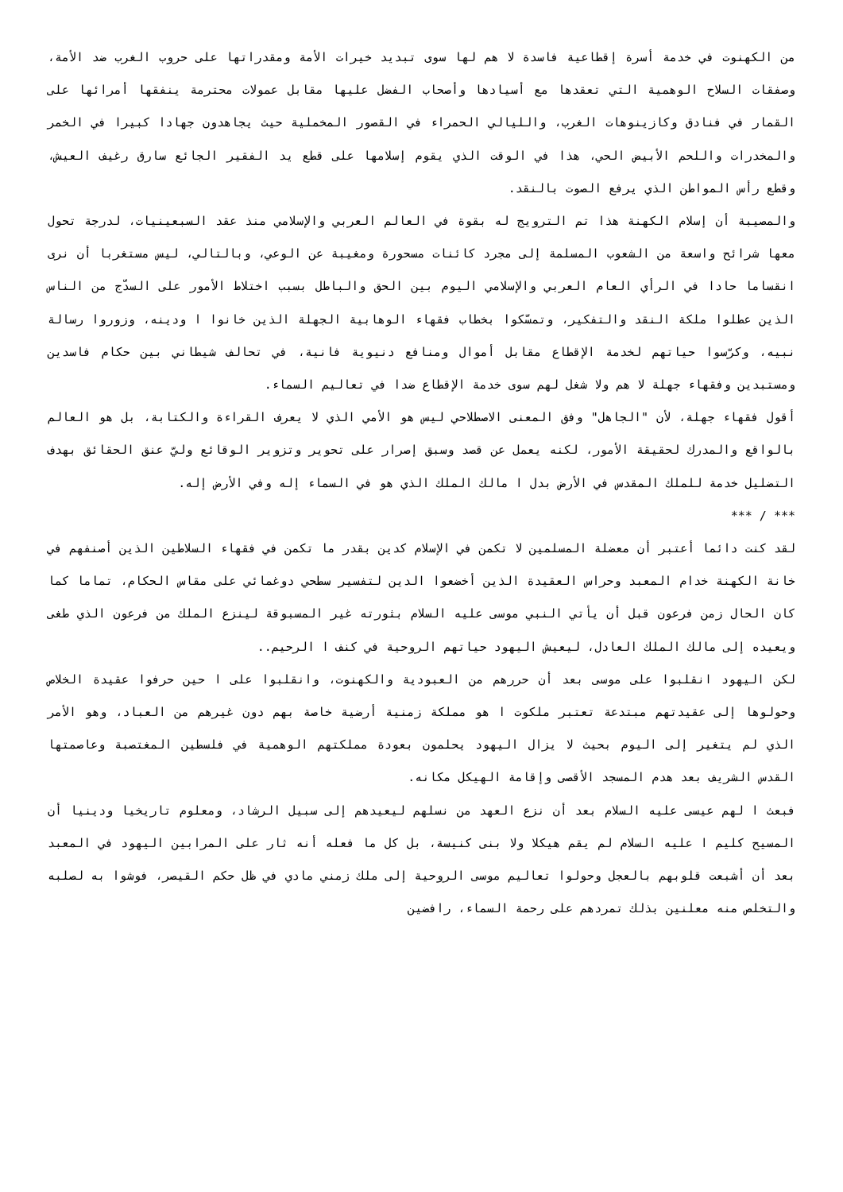من الكهنوت في خدمة أسرة إقطاعية فاسدة لا هم لها سوى تبديد خيرات الأمة ومقدراتها على حروب الغرب ضد الأمة، وصفقات السلاح الوهمية التي تعقدها مع أسيادها وأصحاب الفضل عليها مقابل عمولات محترمة ينفقها أمرائها على القمار في فنادق وكازينوهات الغرب، والليالي الحمراء في القصور المخملية حيث يجاهدون جهادا كبيرا في الخمر والمخدرات واللحم الأبيض الحي، هذا في الوقت الذي يقوم إسلامها على قطع يد الفقير الجائع سارق رغيف العيش، وقطع رأس المواطن الذي يرفع الصوت بالنقد.
والمصيبة أن إسلام الكهنة هذا تم الترويج له بقوة في العالم العربي والإسلامي منذ عقد السبعينيات، لدرجة تحول معها شرائح واسعة من الشعوب المسلمة إلى مجرد كائنات مسحورة ومغيبة عن الوعي، وبالتالي، ليس مستغربا أن نرى انقساما حادا في الرأي العام العربي والإسلامي اليوم بين الحق والباطل بسبب اختلاط الأمور على السدّج من الناس الذين عطلوا ملكة النقد والتفكير، وتمسّكوا بخطاب فقهاء الوهابية الجهلة الذين خانوا ا ودينه، وزوروا رسالة نبيه، وكرّسوا حياتهم لخدمة الإقطاع مقابل أموال ومنافع دنيوية فانية، في تحالف شيطاني بين حكام فاسدين ومستبدين وفقهاء جهلة لا هم ولا شغل لهم سوى خدمة الإقطاع ضدا في تعاليم السماء.
أقول فقهاء جهلة، لأن "الجاهل" وفق المعنى الاصطلاحي ليس هو الأمي الذي لا يعرف القراءة والكتابة، بل هو العالم بالواقع والمدرك لحقيقة الأمور، لكنه يعمل عن قصد وسبق إصرار على تحوير وتزوير الوقائع وليّ عنق الحقائق بهدف التضليل خدمة للملك المقدس في الأرض بدل ا مالك الملك الذي هو في السماء إله وفي الأرض إله.
*** / ***
لقد كنت دائما أعتبر أن معضلة المسلمين لا تكمن في الإسلام كدين بقدر ما تكمن في فقهاء السلاطين الذين أصنفهم في خانة الكهنة خدام المعبد وحراس العقيدة الذين أخضعوا الدين لتفسير سطحي دوغمائي على مقاس الحكام، تماما كما كان الحال زمن فرعون قبل أن يأتي النبي موسى عليه السلام بثورته غير المسبوقة لينزع الملك من فرعون الذي طغى ويعيده إلى مالك الملك العادل، ليعيش اليهود حياتهم الروحية في كنف ا الرحيم..
لكن اليهود انقلبوا على موسى بعد أن حررهم من العبودية والكهنوت، وانقلبوا على ا حين حرفوا عقيدة الخلاص وحولوها إلى عقيدتهم مبتدعة تعتبر ملكوت ا هو مملكة زمنية أرضية خاصة بهم دون غيرهم من العباد، وهو الأمر الذي لم يتغير إلى اليوم بحيث لا يزال اليهود يحلمون بعودة مملكتهم الوهمية في فلسطين المغتصبة وعاصمتها القدس الشريف بعد هدم المسجد الأقصى وإقامة الهيكل مكانه.
فبعث ا لهم عيسى عليه السلام بعد أن نزع العهد من نسلهم ليعيدهم إلى سبيل الرشاد، ومعلوم تاريخيا ودينيا أن المسيح كليم ا عليه السلام لم يقم هيكلا ولا بنى كنيسة، بل كل ما فعله أنه ثار على المرابين اليهود في المعبد بعد أن أشبعت قلوبهم بالعجل وحولوا تعاليم موسى الروحية إلى ملك زمني مادي في ظل حكم القيصر، فوشوا به لصلبه والتخلص منه معلنين بذلك تمردهم على رحمة السماء، رافضين